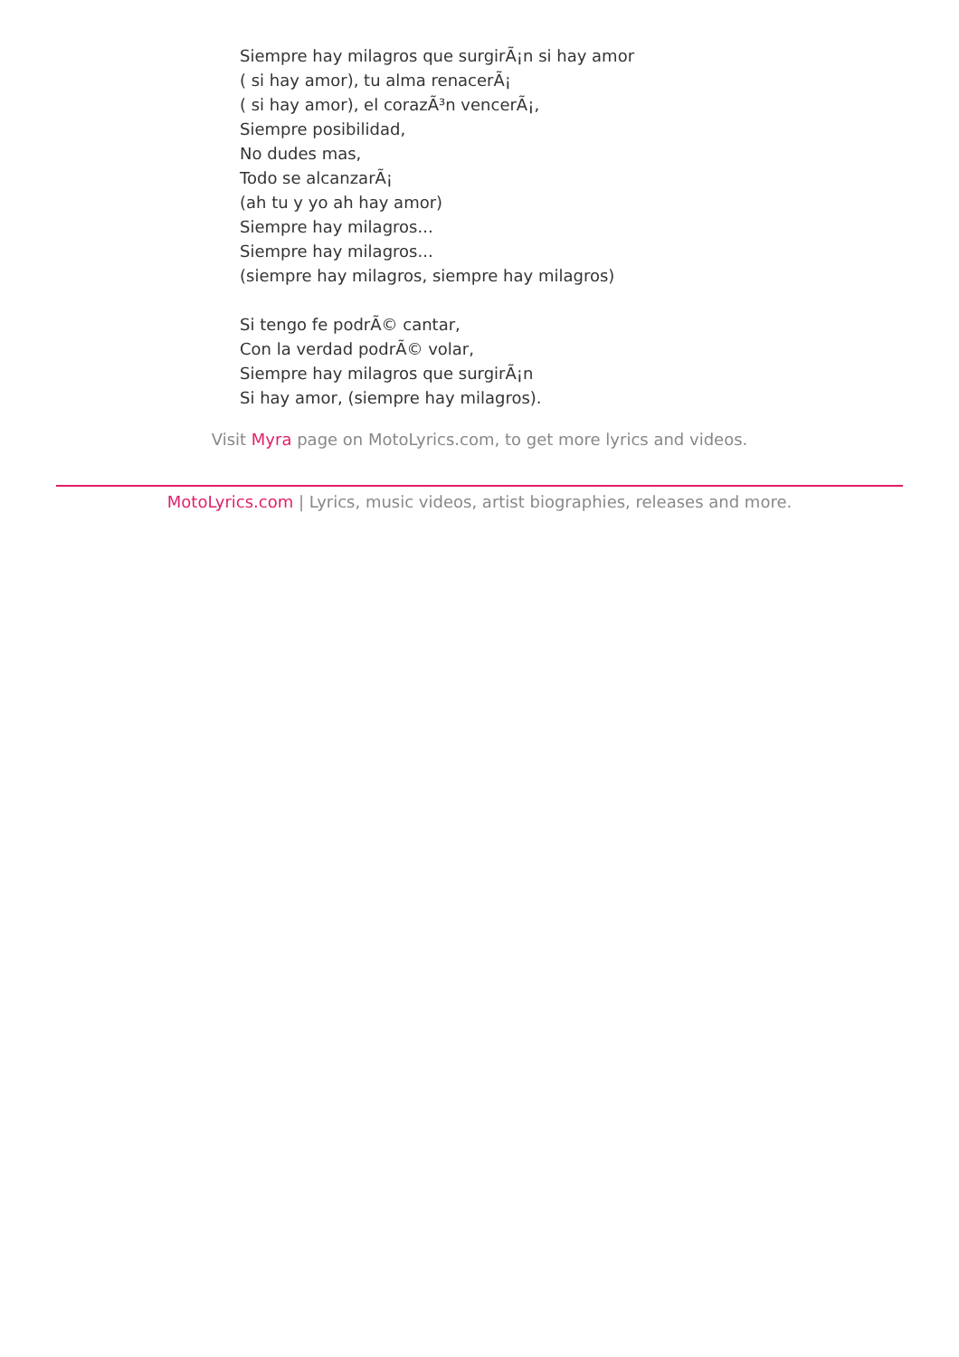Siempre hay milagros que surgirÃ¡n si hay amor
( si hay amor), tu alma renacerÃ¡
( si hay amor), el corazÃ³n vencerÃ¡,
Siempre posibilidad,
No dudes mas,
Todo se alcanzarÃ¡
(ah tu y yo ah hay amor)
Siempre hay milagros...
Siempre hay milagros...
(siempre hay milagros, siempre hay milagros)
Si tengo fe podrÃ© cantar,
Con la verdad podrÃ© volar,
Siempre hay milagros que surgirÃ¡n
Si hay amor, (siempre hay milagros).
Visit Myra page on MotoLyrics.com, to get more lyrics and videos.
MotoLyrics.com | Lyrics, music videos, artist biographies, releases and more.